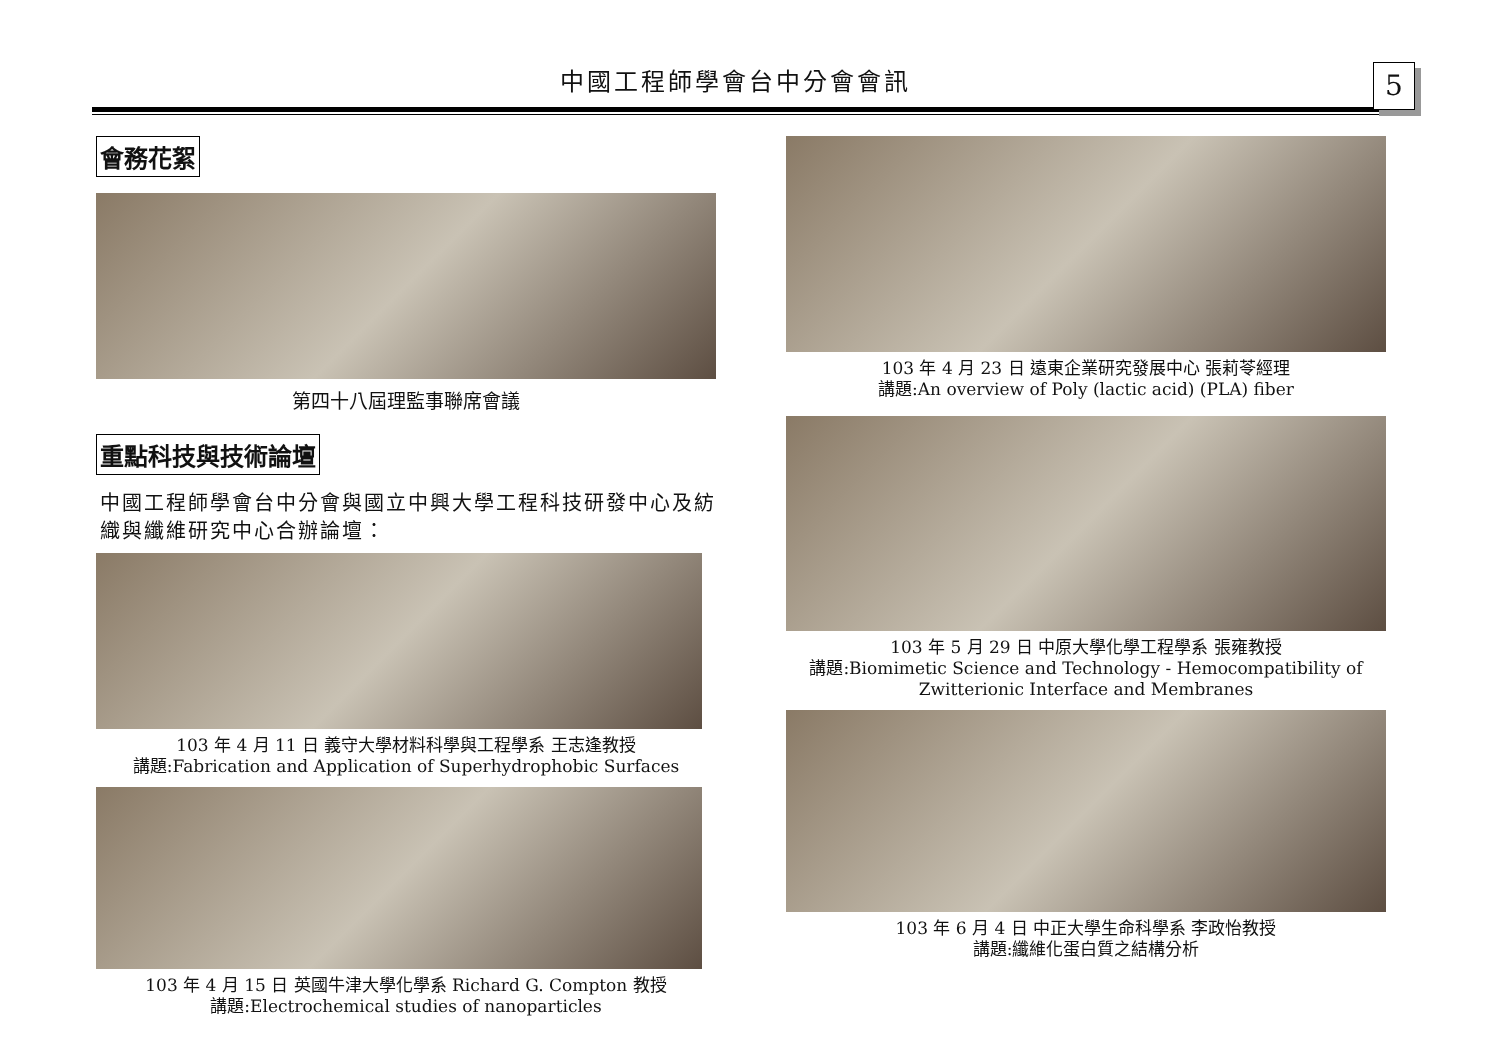中國工程師學會台中分會會訊 5
會務花絮
第四十八屆理監事聯席會議
重點科技與技術論壇
中國工程師學會台中分會與國立中興大學工程科技研發中心及紡織與纖維研究中心合辦論壇：
103 年 4 月 11 日 義守大學材料科學與工程學系 王志逢教授
講題:Fabrication and Application of Superhydrophobic Surfaces
103 年 4 月 15 日 英國牛津大學化學系 Richard G. Compton 教授
講題:Electrochemical studies of nanoparticles
103 年 4 月 23 日 遠東企業研究發展中心 張莉苓經理
講題:An overview of Poly (lactic acid) (PLA) fiber
103 年 5 月 29 日 中原大學化學工程學系 張雍教授
講題:Biomimetic Science and Technology - Hemocompatibility of Zwitterionic Interface and Membranes
103 年 6 月 4 日 中正大學生命科學系 李政怡教授
講題:纖維化蛋白質之結構分析